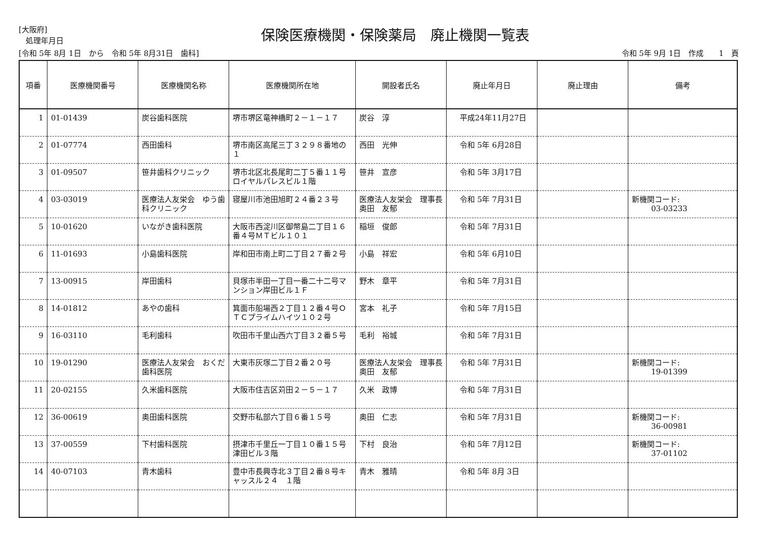[大阪府]
処理年月日
保険医療機関・保険薬局　廃止機関一覧表
[令和 5年 8月 1日　から　令和 5年 8月31日　歯科] 令和 5年 9月 1日　作成　　1　頁
| 項番 | 医療機関番号 | 医療機関名称 | 医療機関所在地 | 開設者氏名 | 廃止年月日 | 廃止理由 | 備考 |
| --- | --- | --- | --- | --- | --- | --- | --- |
| 1 | 01-01439 | 炭谷歯科医院 | 堺市堺区竜神橋町２－１－１７ | 炭谷 淳 | 平成24年11月27日 | | |
| 2 | 01-07774 | 西田歯科 | 堺市南区高尾三丁３２９８番地の１ | 西田 光伸 | 令和 5年 6月28日 | | |
| 3 | 01-09507 | 笹井歯科クリニック | 堺市北区北長尾町二丁５番１１号ロイヤルパレスビル１階 | 笹井 宣彦 | 令和 5年 3月17日 | | |
| 4 | 03-03019 | 医療法人友栄会 ゆう歯科クリニック | 寝屋川市池田旭町２４番２３号 | 医療法人友栄会 理事長 奥田 友郁 | 令和 5年 7月31日 | | 新機関コード: 03-03233 |
| 5 | 10-01620 | いながき歯科医院 | 大阪市西淀川区御幣島二丁目１６番４号ＭＴビル１０１ | 稲垣 俊郎 | 令和 5年 7月31日 | | |
| 6 | 11-01693 | 小島歯科医院 | 岸和田市南上町二丁目２７番２号 | 小島 祥宏 | 令和 5年 6月10日 | | |
| 7 | 13-00915 | 岸田歯科 | 貝塚市半田一丁目一番二十二号マンション岸田ビル１Ｆ | 野木 章平 | 令和 5年 7月31日 | | |
| 8 | 14-01812 | あやの歯科 | 箕面市船場西２丁目１２番４号ＯＴＣプライムハイツ１０２号 | 宮本 礼子 | 令和 5年 7月15日 | | |
| 9 | 16-03110 | 毛利歯科 | 吹田市千里山西六丁目３２番５号 | 毛利 裕城 | 令和 5年 7月31日 | | |
| 10 | 19-01290 | 医療法人友栄会 おくだ歯科医院 | 大東市灰塚二丁目２番２０号 | 医療法人友栄会 理事長 奥田 友郁 | 令和 5年 7月31日 | | 新機関コード: 19-01399 |
| 11 | 20-02155 | 久米歯科医院 | 大阪市住吉区苅田２－５－１７ | 久米 政博 | 令和 5年 7月31日 | | |
| 12 | 36-00619 | 奥田歯科医院 | 交野市私部六丁目６番１５号 | 奥田 仁志 | 令和 5年 7月31日 | | 新機関コード: 36-00981 |
| 13 | 37-00559 | 下村歯科医院 | 摂津市千里丘一丁目１０番１５号津田ビル３階 | 下村 良治 | 令和 5年 7月12日 | | 新機関コード: 37-01102 |
| 14 | 40-07103 | 青木歯科 | 豊中市長興寺北３丁目２番８号キャッスル２４ １階 | 青木 雅晴 | 令和 5年 8月 3日 | | |